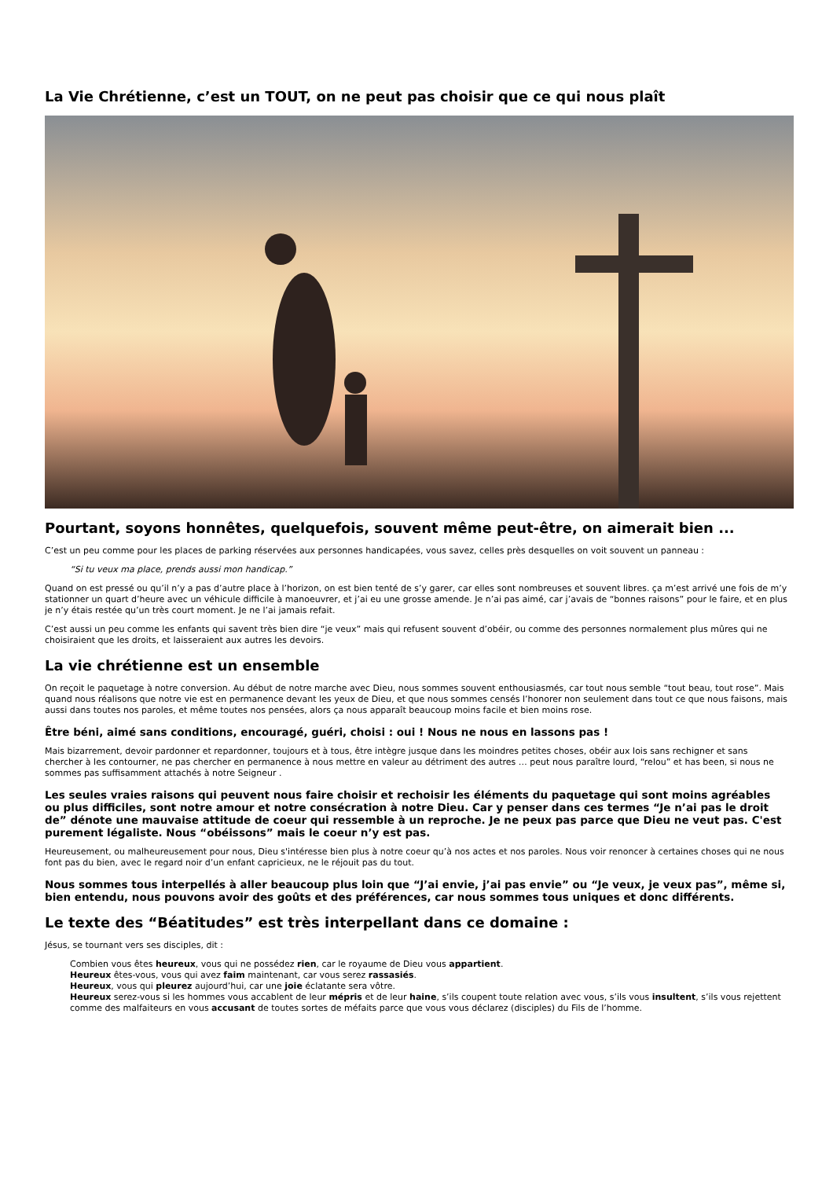La Vie Chrétienne, c’est un TOUT, on ne peut pas choisir que ce qui nous plaît
Pourtant, soyons honnêtes, quelquefois, souvent même peut-être, on aimerait bien ...
C’est un peu comme pour les places de parking réservées aux personnes handicapées, vous savez, celles près desquelles on voit souvent un panneau :
“Si tu veux ma place, prends aussi mon handicap.”
Quand on est pressé ou qu’il n’y a pas d’autre place à l’horizon, on est bien tenté de s’y garer, car elles sont nombreuses et souvent libres. ça m’est arrivé une fois de m’y stationner un quart d’heure avec un véhicule difficile à manoeuvrer, et j’ai eu une grosse amende. Je n’ai pas aimé, car j’avais de “bonnes raisons” pour le faire, et en plus je n’y étais restée qu’un très court moment. Je ne l’ai jamais refait.
C’est aussi un peu comme les enfants qui savent très bien dire “je veux” mais qui refusent souvent d’obéir, ou comme des personnes normalement plus mûres qui ne choisiraient que les droits, et laisseraient aux autres les devoirs.
La vie chrétienne est un ensemble
On reçoit le paquetage à notre conversion. Au début de notre marche avec Dieu, nous sommes souvent enthousiasmés, car tout nous semble “tout beau, tout rose”. Mais quand nous réalisons que notre vie est en permanence devant les yeux de Dieu, et que nous sommes censés l’honorer non seulement dans tout ce que nous faisons, mais aussi dans toutes nos paroles, et même toutes nos pensées, alors ça nous apparaît beaucoup moins facile et bien moins rose.
Être béni, aimé sans conditions, encouragé, guéri, choisi : oui ! Nous ne nous en lassons pas !
Mais bizarrement, devoir pardonner et repardonner, toujours et à tous, être intègre jusque dans les moindres petites choses, obéir aux lois sans rechigner et sans chercher à les contourner, ne pas chercher en permanence à nous mettre en valeur au détriment des autres … peut nous paraître lourd, “relou” et has been, si nous ne sommes pas suffisamment attachés à notre Seigneur .
Les seules vraies raisons qui peuvent nous faire choisir et rechoisir les éléments du paquetage qui sont moins agréables ou plus difficiles, sont notre amour et notre consécration à notre Dieu. Car y penser dans ces termes “Je n’ai pas le droit de” dénote une mauvaise attitude de coeur qui ressemble à un reproche. Je ne peux pas parce que Dieu ne veut pas. C'est purement légaliste. Nous “obéissons” mais le coeur n’y est pas.
Heureusement, ou malheureusement pour nous, Dieu s'intéresse bien plus à notre coeur qu’à nos actes et nos paroles. Nous voir renoncer à certaines choses qui ne nous font pas du bien, avec le regard noir d’un enfant capricieux, ne le réjouit pas du tout.
Nous sommes tous interpellés à aller beaucoup plus loin que “J’ai envie, j’ai pas envie” ou “Je veux, je veux pas”, même si, bien entendu, nous pouvons avoir des goûts et des préférences, car nous sommes tous uniques et donc différents.
Le texte des “Béatitudes” est très interpellant dans ce domaine :
Jésus, se tournant vers ses disciples, dit :
Combien vous êtes heureux, vous qui ne possédez rien, car le royaume de Dieu vous appartient.
Heureux êtes-vous, vous qui avez faim maintenant, car vous serez rassasiés.
Heureux, vous qui pleurez aujourd’hui, car une joie éclatante sera vôtre.
Heureux serez-vous si les hommes vous accablent de leur mépris et de leur haine, s’ils coupent toute relation avec vous, s’ils vous insultent, s’ils vous rejettent comme des malfaiteurs en vous accusant de toutes sortes de méfaits parce que vous vous déclarez (disciples) du Fils de l’homme.